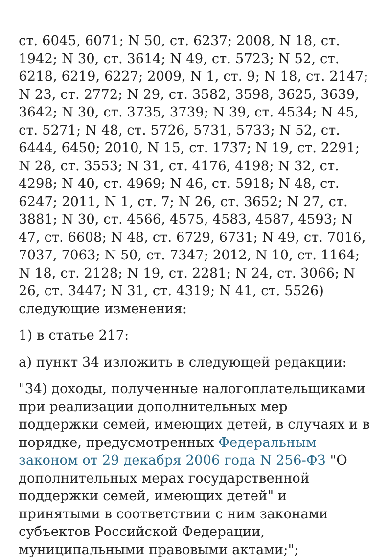ст. 6045, 6071; N 50, ст. 6237; 2008, N 18, ст. 1942; N 30, ст. 3614; N 49, ст. 5723; N 52, ст. 6218, 6219, 6227; 2009, N 1, ст. 9; N 18, ст. 2147; N 23, ст. 2772; N 29, ст. 3582, 3598, 3625, 3639, 3642; N 30, ст. 3735, 3739; N 39, ст. 4534; N 45, ст. 5271; N 48, ст. 5726, 5731, 5733; N 52, ст. 6444, 6450; 2010, N 15, ст. 1737; N 19, ст. 2291; N 28, ст. 3553; N 31, ст. 4176, 4198; N 32, ст. 4298; N 40, ст. 4969; N 46, ст. 5918; N 48, ст. 6247; 2011, N 1, ст. 7; N 26, ст. 3652; N 27, ст. 3881; N 30, ст. 4566, 4575, 4583, 4587, 4593; N 47, ст. 6608; N 48, ст. 6729, 6731; N 49, ст. 7016, 7037, 7063; N 50, ст. 7347; 2012, N 10, ст. 1164; N 18, ст. 2128; N 19, ст. 2281; N 24, ст. 3066; N 26, ст. 3447; N 31, ст. 4319; N 41, ст. 5526) следующие изменения:
1) в статье 217:
а) пункт 34 изложить в следующей редакции:
"34) доходы, полученные налогоплательщиками при реализации дополнительных мер поддержки семей, имеющих детей, в случаях и в порядке, предусмотренных Федеральным законом от 29 декабря 2006 года N 256-ФЗ "О дополнительных мерах государственной поддержки семей, имеющих детей" и принятыми в соответствии с ним законами субъектов Российской Федерации, муниципальными правовыми актами;";